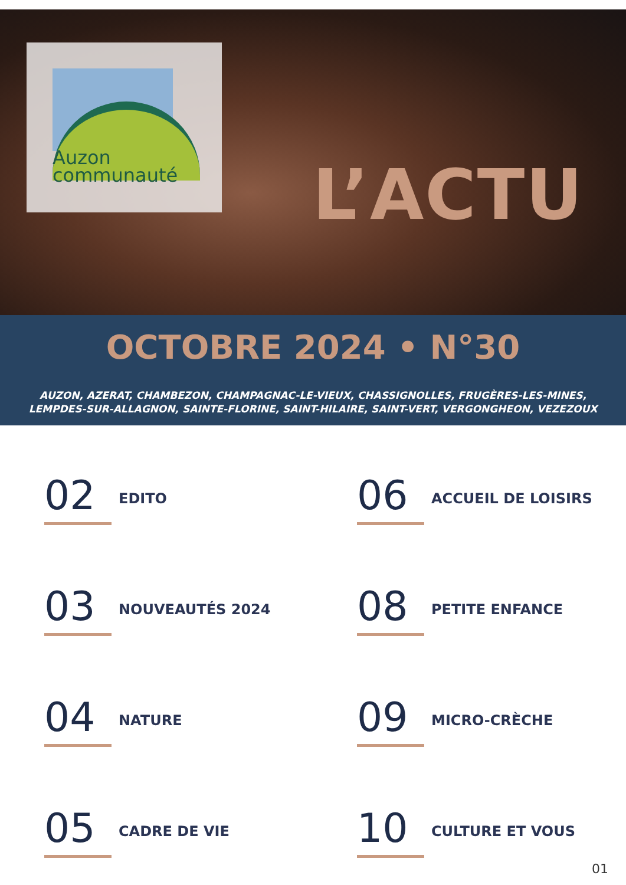Auzon
communauté
L’ACTU
OCTOBRE 2024 • N°30
AUZON, AZERAT, CHAMBEZON, CHAMPAGNAC-LE-VIEUX, CHASSIGNOLLES, FRUGÈRES-LES-MINES,
LEMPDES-SUR-ALLAGNON, SAINTE-FLORINE, SAINT-HILAIRE, SAINT-VERT, VERGONGHEON, VEZEZOUX
02 EDITO
06 ACCUEIL DE LOISIRS
03 NOUVEAUTÉS 2024
08 PETITE ENFANCE
04 NATURE
09 MICRO-CRÈCHE
05 CADRE DE VIE
10 CULTURE ET VOUS
01